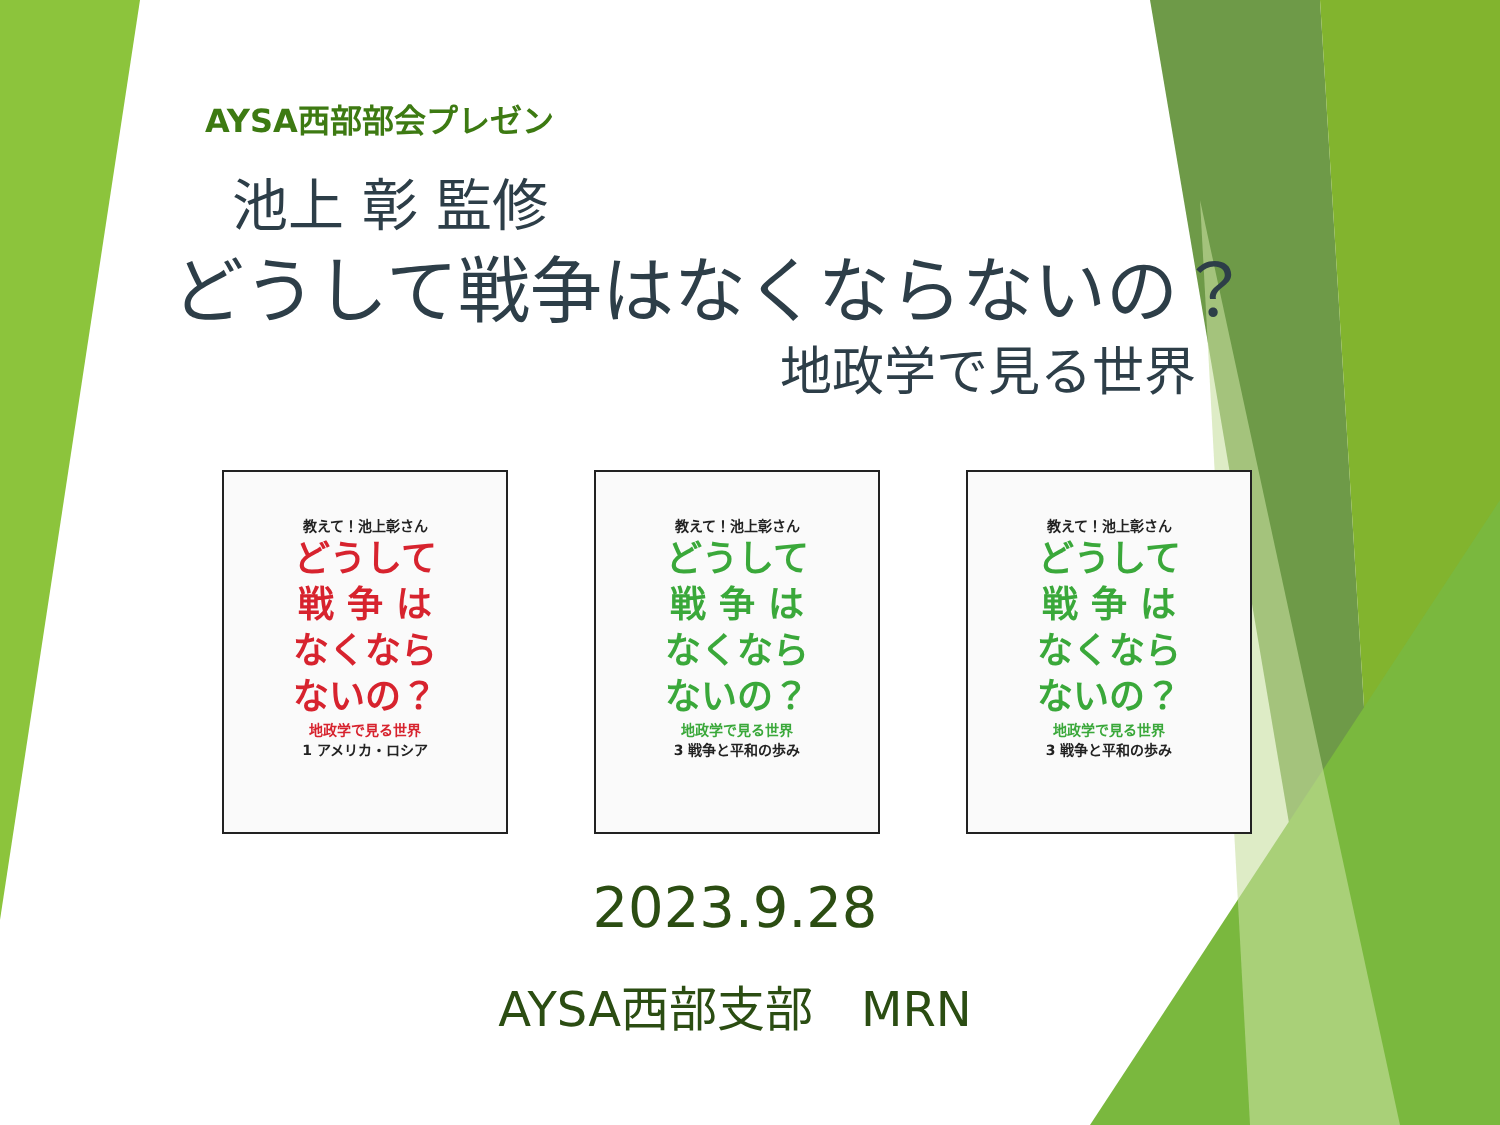AYSA西部部会プレゼン
池上 彰 監修
どうして戦争はなくならないの？
地政学で見る世界
教えて！池上彰さん
どうして
戦 争 は
なくなら
ないの？
地政学で見る世界
1 アメリカ・ロシア
教えて！池上彰さん
どうして
戦 争 は
なくなら
ないの？
地政学で見る世界
3 戦争と平和の歩み
教えて！池上彰さん
どうして
戦 争 は
なくなら
ないの？
地政学で見る世界
3 戦争と平和の歩み
2023.9.28
AYSA西部支部　MRN